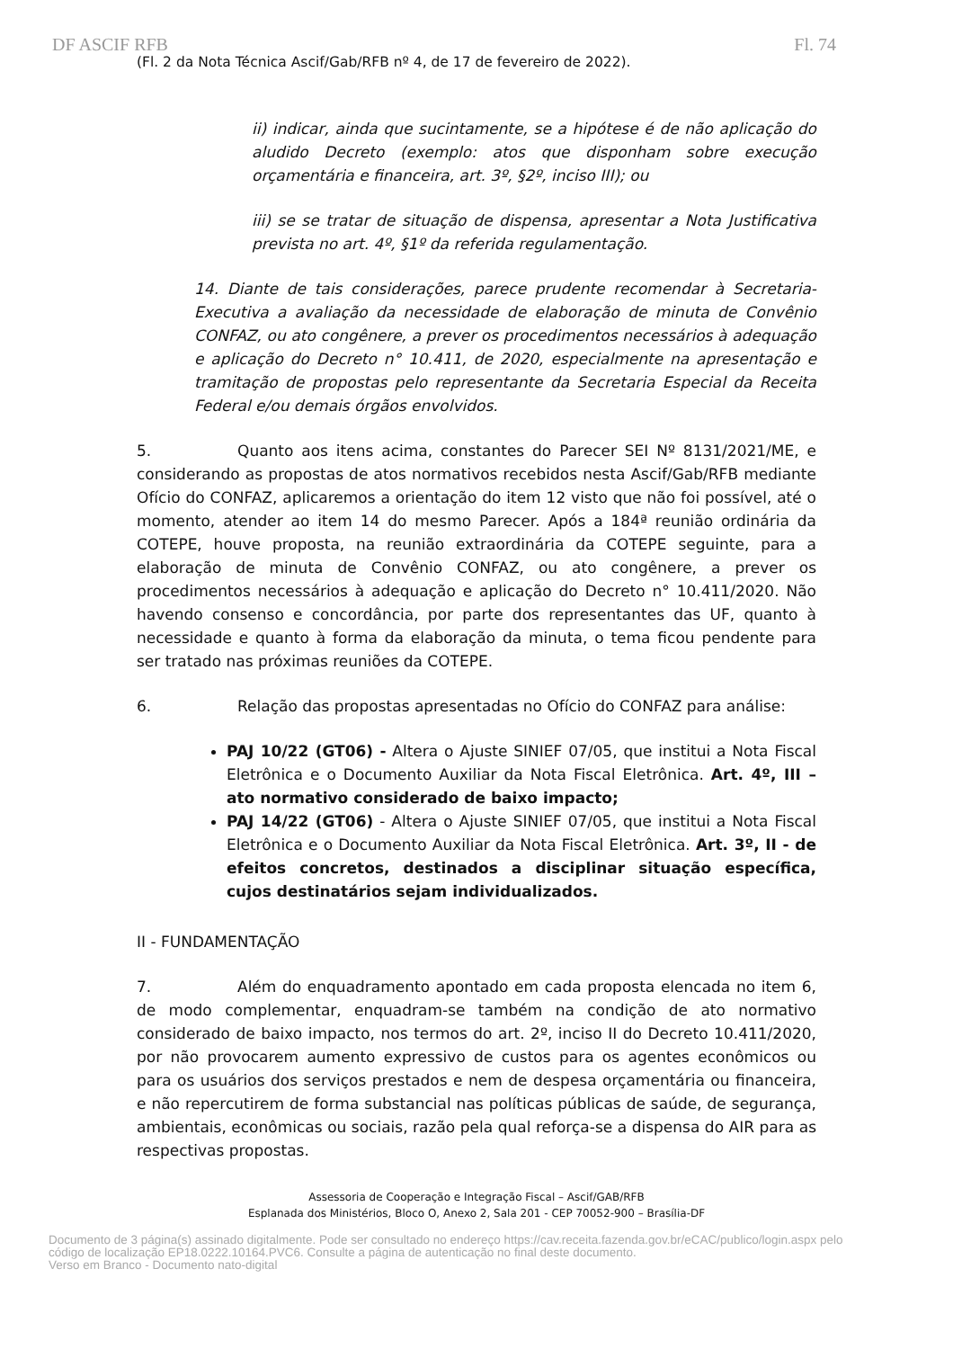DF ASCIF RFB Fl. 74
(Fl. 2 da Nota Técnica Ascif/Gab/RFB nº 4, de 17 de fevereiro de 2022).
ii) indicar, ainda que sucintamente, se a hipótese é de não aplicação do aludido Decreto (exemplo: atos que disponham sobre execução orçamentária e financeira, art. 3º, §2º, inciso III); ou
iii) se se tratar de situação de dispensa, apresentar a Nota Justificativa prevista no art. 4º, §1º da referida regulamentação.
14. Diante de tais considerações, parece prudente recomendar à Secretaria-Executiva a avaliação da necessidade de elaboração de minuta de Convênio CONFAZ, ou ato congênere, a prever os procedimentos necessários à adequação e aplicação do Decreto n° 10.411, de 2020, especialmente na apresentação e tramitação de propostas pelo representante da Secretaria Especial da Receita Federal e/ou demais órgãos envolvidos.
5. Quanto aos itens acima, constantes do Parecer SEI Nº 8131/2021/ME, e considerando as propostas de atos normativos recebidos nesta Ascif/Gab/RFB mediante Ofício do CONFAZ, aplicaremos a orientação do item 12 visto que não foi possível, até o momento, atender ao item 14 do mesmo Parecer. Após a 184ª reunião ordinária da COTEPE, houve proposta, na reunião extraordinária da COTEPE seguinte, para a elaboração de minuta de Convênio CONFAZ, ou ato congênere, a prever os procedimentos necessários à adequação e aplicação do Decreto n° 10.411/2020. Não havendo consenso e concordância, por parte dos representantes das UF, quanto à necessidade e quanto à forma da elaboração da minuta, o tema ficou pendente para ser tratado nas próximas reuniões da COTEPE.
6. Relação das propostas apresentadas no Ofício do CONFAZ para análise:
PAJ 10/22 (GT06) - Altera o Ajuste SINIEF 07/05, que institui a Nota Fiscal Eletrônica e o Documento Auxiliar da Nota Fiscal Eletrônica. Art. 4º, III – ato normativo considerado de baixo impacto;
PAJ 14/22 (GT06) - Altera o Ajuste SINIEF 07/05, que institui a Nota Fiscal Eletrônica e o Documento Auxiliar da Nota Fiscal Eletrônica. Art. 3º, II - de efeitos concretos, destinados a disciplinar situação específica, cujos destinatários sejam individualizados.
II - FUNDAMENTAÇÃO
7. Além do enquadramento apontado em cada proposta elencada no item 6, de modo complementar, enquadram-se também na condição de ato normativo considerado de baixo impacto, nos termos do art. 2º, inciso II do Decreto 10.411/2020, por não provocarem aumento expressivo de custos para os agentes econômicos ou para os usuários dos serviços prestados e nem de despesa orçamentária ou financeira, e não repercutirem de forma substancial nas políticas públicas de saúde, de segurança, ambientais, econômicas ou sociais, razão pela qual reforça-se a dispensa do AIR para as respectivas propostas.
Assessoria de Cooperação e Integração Fiscal – Ascif/GAB/RFB
Esplanada dos Ministérios, Bloco O, Anexo 2, Sala 201 - CEP 70052-900 – Brasília-DF
Documento de 3 página(s) assinado digitalmente. Pode ser consultado no endereço https://cav.receita.fazenda.gov.br/eCAC/publico/login.aspx pelo
código de localização EP18.0222.10164.PVC6. Consulte a página de autenticação no final deste documento.
Verso em Branco - Documento nato-digital